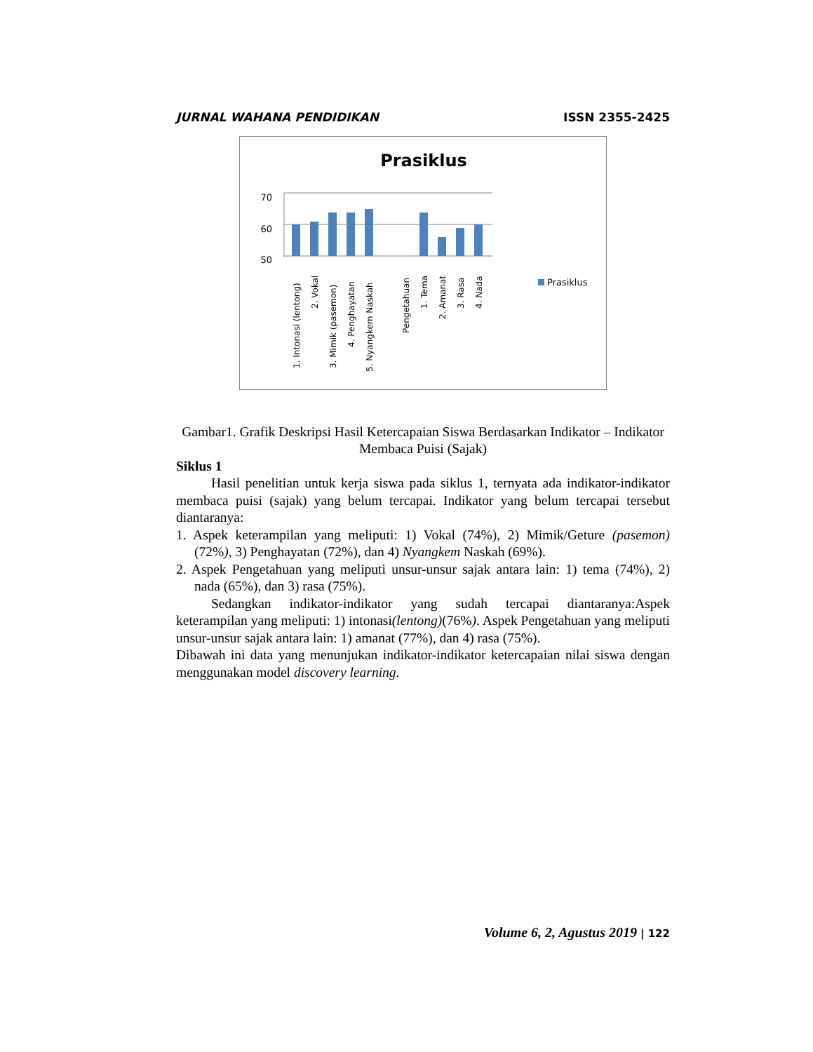JURNAL WAHANA PENDIDIKAN ISSN 2355-2425
Prasiklus
70
60
50
1. Intonasi (lentong)
2. Vokal
3. Mimik (pasemon)
4. Penghayatan
5. Nyangkem Naskah
Pengetahuan
1. Tema
2. Amanat
3. Rasa
4. Nada
Prasiklus
Gambar1. Grafik Deskripsi Hasil Ketercapaian Siswa Berdasarkan Indikator – Indikator Membaca Puisi (Sajak)
Siklus 1
Hasil penelitian untuk kerja siswa pada siklus 1, ternyata ada indikator-indikator membaca puisi (sajak) yang belum tercapai. Indikator yang belum tercapai tersebut diantaranya:
1. Aspek keterampilan yang meliputi: 1) Vokal (74%), 2) Mimik/Geture (pasemon) (72%), 3) Penghayatan (72%), dan 4) Nyangkem Naskah (69%).
2. Aspek Pengetahuan yang meliputi unsur-unsur sajak antara lain: 1) tema (74%), 2) nada (65%), dan 3) rasa (75%).
Sedangkan indikator-indikator yang sudah tercapai diantaranya:Aspek keterampilan yang meliputi: 1) intonasi(lentong)(76%). Aspek Pengetahuan yang meliputi unsur-unsur sajak antara lain: 1) amanat (77%), dan 4) rasa (75%).
Dibawah ini data yang menunjukan indikator-indikator ketercapaian nilai siswa dengan menggunakan model discovery learning.
Volume 6, 2, Agustus 2019 | 122